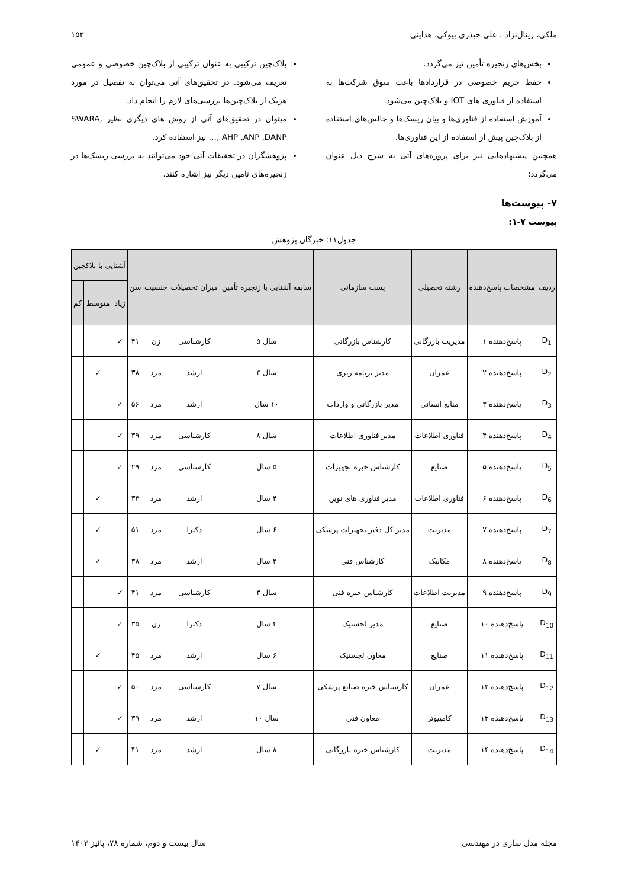ملکی، زینال‌نژاد ، علی حیدری بیوکی، هدایتی ۱۵۳
بخش‌های زنجیره تأمین نیز می‌گردد.
حفظ حریم خصوصی در قراردادها باعث سوق شرکت‌ها به استفاده از فناوری های IOT و بلاک‌چین می‌شود.
آموزش استفاده از فناوری‌ها و بیان ریسک‌ها و چالش‌های استفاده از بلاک‌چین پیش از استفاده از این فناوری‌ها.
همچنین پیشنهادهایی نیز برای پروژه‌های آتی به شرح ذیل عنوان می‌گردد:
بلاک‌چین ترکیبی به عنوان ترکیبی از بلاک‌چین خصوصی و عمومی تعریف می‌شود. در تحقیق‌های آتی می‌توان به تفصیل در مورد هریک از بلاک‌چین‌ها بررسی‌های لازم را انجام داد.
میتوان در تحقیق‌های آتی از روش های دیگری نظیر SWARA, AHP ,ANP ,DANP ,… نیز استفاده کرد.
پژوهشگران در تحقیقات آتی خود می‌توانند به بررسی ریسک‌ها در زنجیره‌های تامین دیگر نیز اشاره کنند.
۷- پیوست‌ها
پیوست ۷-۱:
جدول۱۱: خبرگان پژوهش
| ردیف | مشخصات پاسخ‌دهنده | رشته تحصیلی | پست سازمانی | سابقه آشنایی با زنجیره تأمین | میزان تحصیلات | جنسیت | سن | آشنایی با بلاکچین | | |
| --- | --- | --- | --- | --- | --- | --- | --- | --- | --- | --- |
| | | | | | | | | زیاد | متوسط | کم |
| D<sub>1</sub> | پاسخ‌دهنده ۱ | مدیریت بازرگانی | کارشناس بازرگانی | سال ۵ | کارشناسی | زن | ۴۱ | ✓ | | |
| D<sub>2</sub> | پاسخ‌دهنده ۲ | عمران | مدیر برنامه ریزی | سال ۳ | ارشد | مرد | ۳۸ | | ✓ | |
| D<sub>3</sub> | پاسخ‌دهنده ۳ | منابع انسانی | مدیر بازرگانی و واردات | ۱۰ سال | ارشد | مرد | ۵۶ | ✓ | | |
| D<sub>4</sub> | پاسخ‌دهنده ۴ | فناوری اطلاعات | مدیر فناوری اطلاعات | سال ۸ | کارشناسی | مرد | ۳۹ | ✓ | | |
| D<sub>5</sub> | پاسخ‌دهنده ۵ | صنایع | کارشناس خبره تجهیزات | ۵ سال | کارشناسی | مرد | ۲۹ | ✓ | | |
| D<sub>6</sub> | پاسخ‌دهنده ۶ | فناوری اطلاعات | مدیر فناوری های نوین | ۴ سال | ارشد | مرد | ۳۳ | | ✓ | |
| D<sub>7</sub> | پاسخ‌دهنده ۷ | مدیریت | مدیر کل دفتر تجهیزات پزشکی | ۶ سال | دکترا | مرد | ۵۱ | | ✓ | |
| D<sub>8</sub> | پاسخ‌دهنده ۸ | مکانیک | کارشناس فنی | ۲ سال | ارشد | مرد | ۳۸ | | ✓ | |
| D<sub>9</sub> | پاسخ‌دهنده ۹ | مدیریت اطلاعات | کارشناس خبره فنی | سال ۴ | کارشناسی | مرد | ۴۱ | ✓ | | |
| D<sub>10</sub> | پاسخ‌دهنده ۱۰ | صنایع | مدیر لجستیک | ۴ سال | دکترا | زن | ۳۵ | ✓ | | |
| D<sub>11</sub> | پاسخ‌دهنده ۱۱ | صنایع | معاون لجستیک | ۶ سال | ارشد | مرد | ۴۵ | | ✓ | |
| D<sub>12</sub> | پاسخ‌دهنده ۱۲ | عمران | کارشناس خبره صنایع پزشکی | سال ۷ | کارشناسی | مرد | ۵۰ | ✓ | | |
| D<sub>13</sub> | پاسخ‌دهنده ۱۳ | کامپیوتر | معاون فنی | سال ۱۰ | ارشد | مرد | ۳۹ | ✓ | | |
| D<sub>14</sub> | پاسخ‌دهنده ۱۴ | مدیریت | کارشناس خبره بازرگانی | ۸ سال | ارشد | مرد | ۴۱ | | ✓ | |
مجله مدل سازی در مهندسی سال بیست و دوم، شماره ۷۸، پائیز ۱۴۰۳